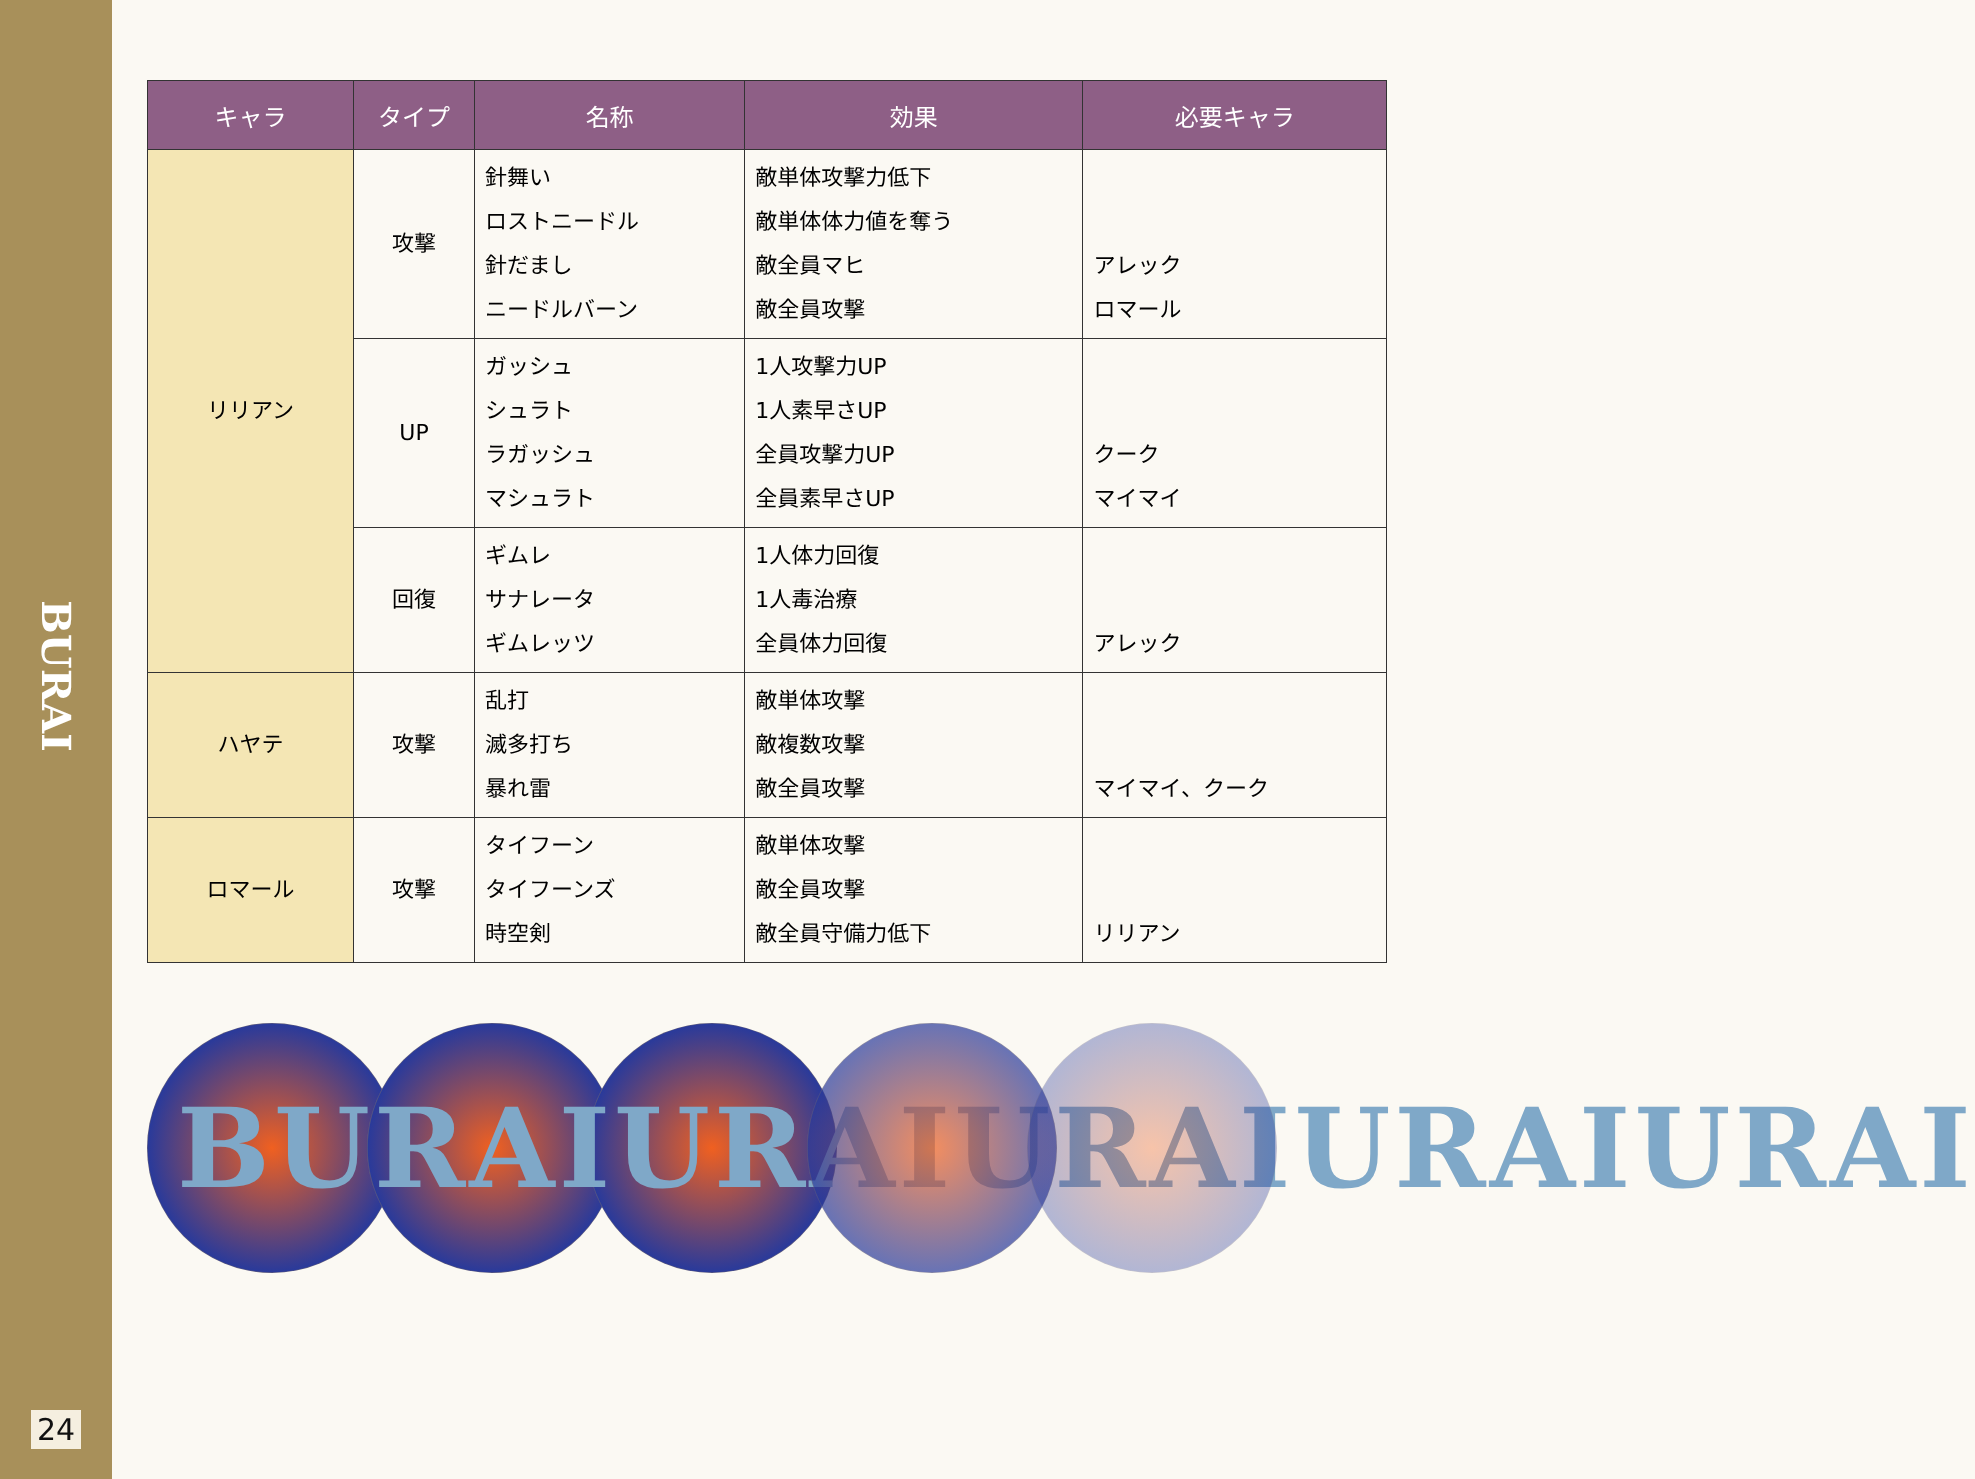BURAI
24
| キャラ | タイプ | 名称 | 効果 | 必要キャラ |
| --- | --- | --- | --- | --- |
| リリアン | 攻撃 | 針舞い ロストニードル 針だまし ニードルバーン | 敵単体攻撃力低下 敵単体体力値を奪う 敵全員マヒ 敵全員攻撃 | アレック ロマール |
| | UP | ガッシュ シュラト ラガッシュ マシュラト | 1人攻撃力UP 1人素早さUP 全員攻撃力UP 全員素早さUP | クーク マイマイ |
| | 回復 | ギムレ サナレータ ギムレッツ | 1人体力回復 1人毒治療 全員体力回復 | アレック |
| ハヤテ | 攻撃 | 乱打 滅多打ち 暴れ雷 | 敵単体攻撃 敵複数攻撃 敵全員攻撃 | マイマイ、クーク |
| ロマール | 攻撃 | タイフーン タイフーンズ 時空剣 | 敵単体攻撃 敵全員攻撃 敵全員守備力低下 | リリアン |
BURAIURAIURAIURAIURAI